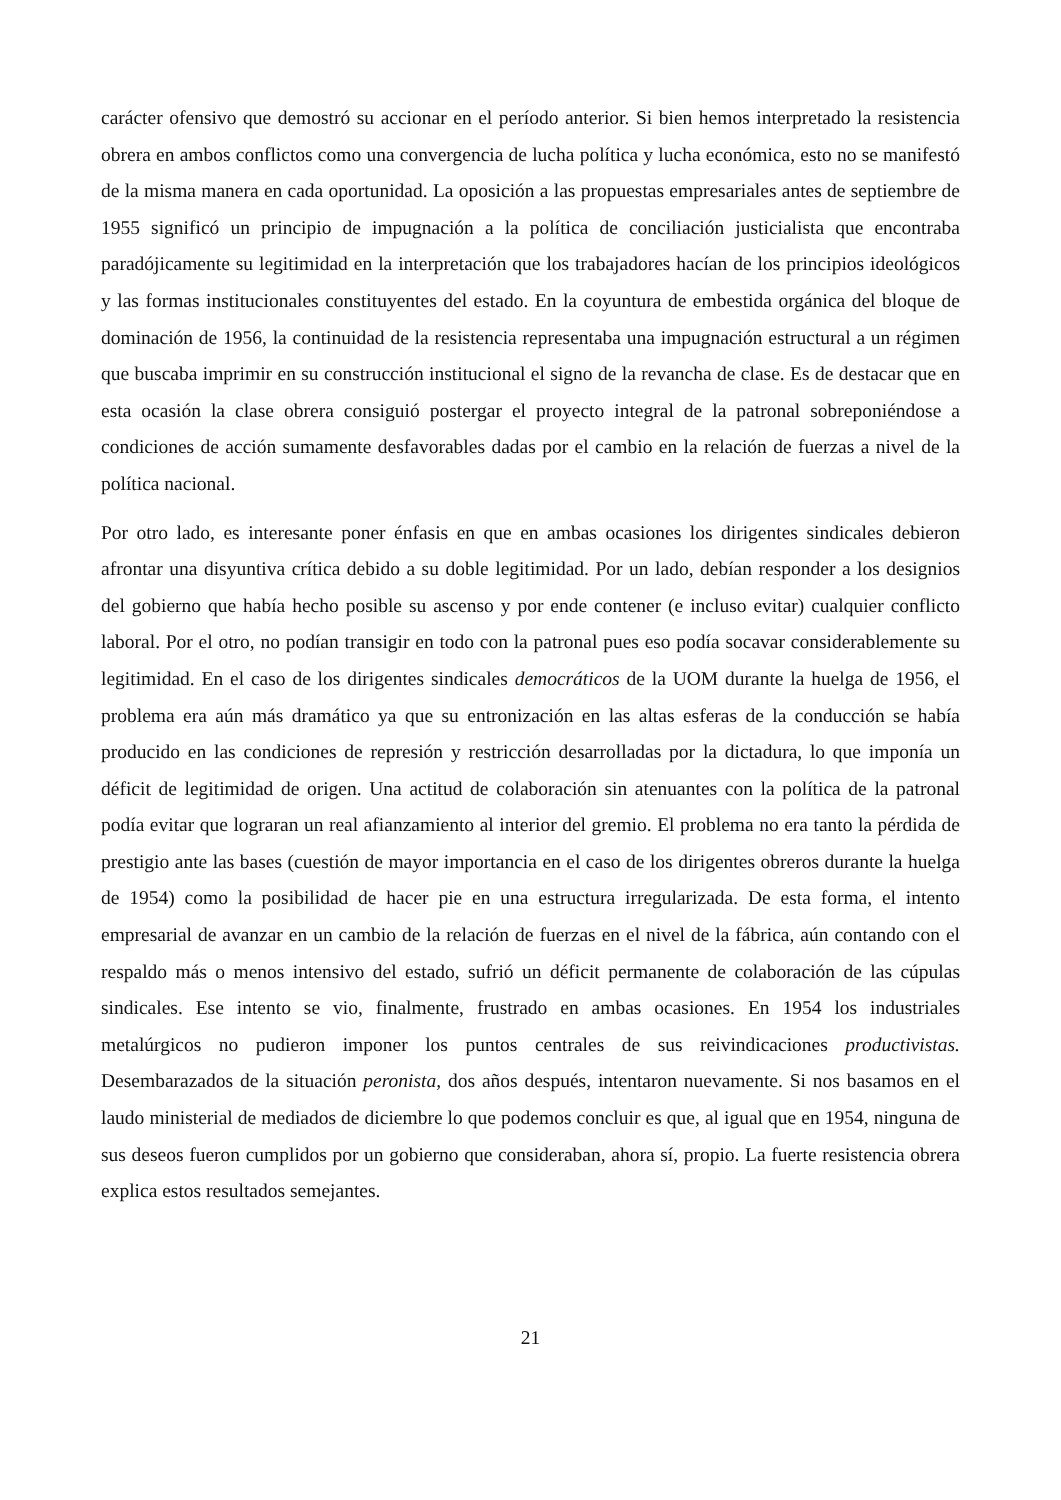carácter ofensivo que demostró su accionar en el período anterior. Si bien hemos interpretado la resistencia obrera en ambos conflictos como una convergencia de lucha política y lucha económica, esto no se manifestó de la misma manera en cada oportunidad. La oposición a las propuestas empresariales antes de septiembre de 1955 significó un principio de impugnación a la política de conciliación justicialista que encontraba paradójicamente su legitimidad en la interpretación que los trabajadores hacían de los principios ideológicos y las formas institucionales constituyentes del estado. En la coyuntura de embestida orgánica del bloque de dominación de 1956, la continuidad de la resistencia representaba una impugnación estructural a un régimen que buscaba imprimir en su construcción institucional el signo de la revancha de clase. Es de destacar que en esta ocasión la clase obrera consiguió postergar el proyecto integral de la patronal sobreponiéndose a condiciones de acción sumamente desfavorables dadas por el cambio en la relación de fuerzas a nivel de la política nacional.
Por otro lado, es interesante poner énfasis en que en ambas ocasiones los dirigentes sindicales debieron afrontar una disyuntiva crítica debido a su doble legitimidad. Por un lado, debían responder a los designios del gobierno que había hecho posible su ascenso y por ende contener (e incluso evitar) cualquier conflicto laboral. Por el otro, no podían transigir en todo con la patronal pues eso podía socavar considerablemente su legitimidad. En el caso de los dirigentes sindicales democráticos de la UOM durante la huelga de 1956, el problema era aún más dramático ya que su entronización en las altas esferas de la conducción se había producido en las condiciones de represión y restricción desarrolladas por la dictadura, lo que imponía un déficit de legitimidad de origen. Una actitud de colaboración sin atenuantes con la política de la patronal podía evitar que lograran un real afianzamiento al interior del gremio. El problema no era tanto la pérdida de prestigio ante las bases (cuestión de mayor importancia en el caso de los dirigentes obreros durante la huelga de 1954) como la posibilidad de hacer pie en una estructura irregularizada. De esta forma, el intento empresarial de avanzar en un cambio de la relación de fuerzas en el nivel de la fábrica, aún contando con el respaldo más o menos intensivo del estado, sufrió un déficit permanente de colaboración de las cúpulas sindicales. Ese intento se vio, finalmente, frustrado en ambas ocasiones. En 1954 los industriales metalúrgicos no pudieron imponer los puntos centrales de sus reivindicaciones productivistas. Desembarazados de la situación peronista, dos años después, intentaron nuevamente. Si nos basamos en el laudo ministerial de mediados de diciembre lo que podemos concluir es que, al igual que en 1954, ninguna de sus deseos fueron cumplidos por un gobierno que consideraban, ahora sí, propio. La fuerte resistencia obrera explica estos resultados semejantes.
21